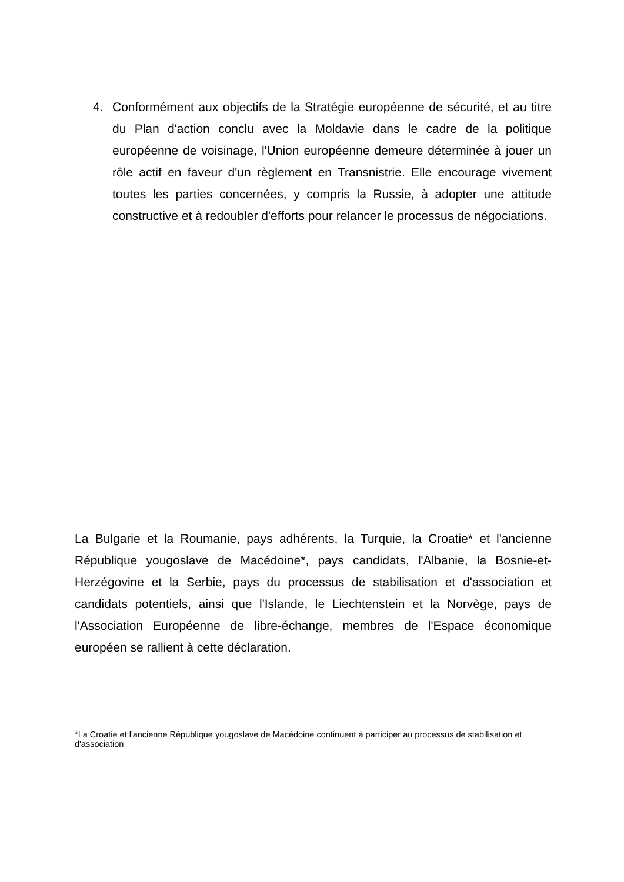4. Conformément aux objectifs de la Stratégie européenne de sécurité, et au titre du Plan d'action conclu avec la Moldavie dans le cadre de la politique européenne de voisinage, l'Union européenne demeure déterminée à jouer un rôle actif en faveur d'un règlement en Transnistrie. Elle encourage vivement toutes les parties concernées, y compris la Russie, à adopter une attitude constructive et à redoubler d'efforts pour relancer le processus de négociations.
La Bulgarie et la Roumanie, pays adhérents, la Turquie, la Croatie* et l'ancienne République yougoslave de Macédoine*, pays candidats, l'Albanie, la Bosnie-et-Herzégovine et la Serbie, pays du processus de stabilisation et d'association et candidats potentiels, ainsi que l'Islande, le Liechtenstein et la Norvège, pays de l'Association Européenne de libre-échange, membres de l'Espace économique européen se rallient à cette déclaration.
*La Croatie et l'ancienne République yougoslave de Macédoine continuent à participer au processus de stabilisation et d'association